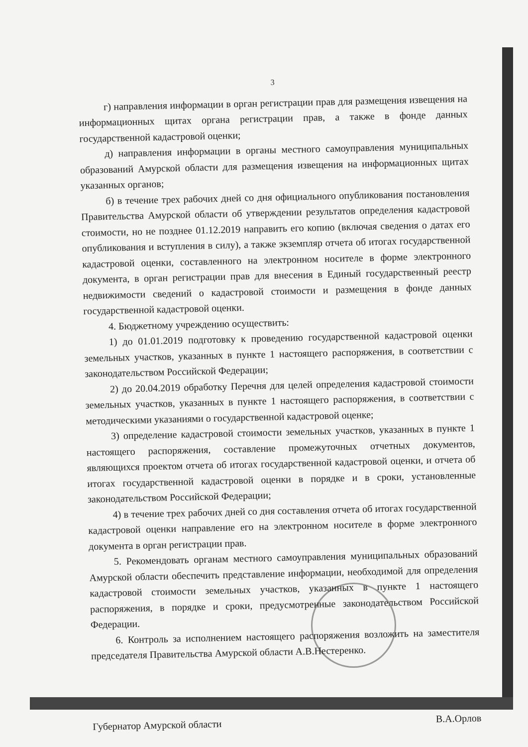3
г) направления информации в орган регистрации прав для размещения извещения на информационных щитах органа регистрации прав, а также в фонде данных государственной кадастровой оценки;
д) направления информации в органы местного самоуправления муниципальных образований Амурской области для размещения извещения на информационных щитах указанных органов;
б) в течение трех рабочих дней со дня официального опубликования постановления Правительства Амурской области об утверждении результатов определения кадастровой стоимости, но не позднее 01.12.2019 направить его копию (включая сведения о датах его опубликования и вступления в силу), а также экземпляр отчета об итогах государственной кадастровой оценки, составленного на электронном носителе в форме электронного документа, в орган регистрации прав для внесения в Единый государственный реестр недвижимости сведений о кадастровой стоимости и размещения в фонде данных государственной кадастровой оценки.
4. Бюджетному учреждению осуществить:
1) до 01.01.2019 подготовку к проведению государственной кадастровой оценки земельных участков, указанных в пункте 1 настоящего распоряжения, в соответствии с законодательством Российской Федерации;
2) до 20.04.2019 обработку Перечня для целей определения кадастровой стоимости земельных участков, указанных в пункте 1 настоящего распоряжения, в соответствии с методическими указаниями о государственной кадастровой оценке;
3) определение кадастровой стоимости земельных участков, указанных в пункте 1 настоящего распоряжения, составление промежуточных отчетных документов, являющихся проектом отчета об итогах государственной кадастровой оценки, и отчета об итогах государственной кадастровой оценки в порядке и в сроки, установленные законодательством Российской Федерации;
4) в течение трех рабочих дней со дня составления отчета об итогах государственной кадастровой оценки направление его на электронном носителе в форме электронного документа в орган регистрации прав.
5. Рекомендовать органам местного самоуправления муниципальных образований Амурской области обеспечить представление информации, необходимой для определения кадастровой стоимости земельных участков, указанных в пункте 1 настоящего распоряжения, в порядке и сроки, предусмотренные законодательством Российской Федерации.
6. Контроль за исполнением настоящего распоряжения возложить на заместителя председателя Правительства Амурской области А.В.Нестеренко.
Губернатор Амурской области В.А.Орлов